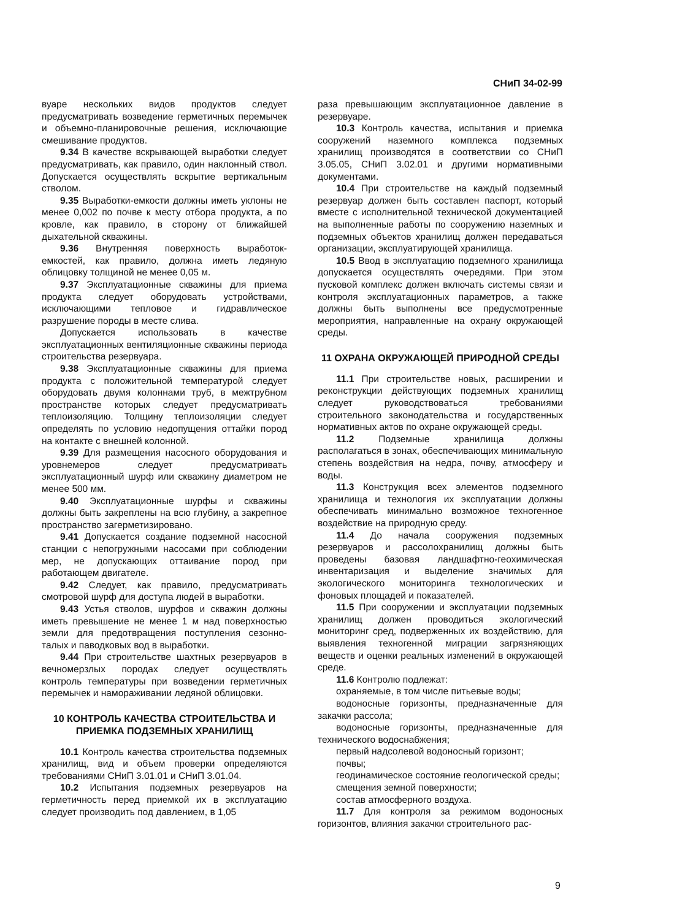СНиП 34-02-99
вуаре нескольких видов продуктов следует предусматривать возведение герметичных перемычек и объемно-планировочные решения, исключающие смешивание продуктов.
9.34 В качестве вскрывающей выработки следует предусматривать, как правило, один наклонный ствол. Допускается осуществлять вскрытие вертикальным стволом.
9.35 Выработки-емкости должны иметь уклоны не менее 0,002 по почве к месту отбора продукта, а по кровле, как правило, в сторону от ближайшей дыхательной скважины.
9.36 Внутренняя поверхность выработок-емкостей, как правило, должна иметь ледяную облицовку толщиной не менее 0,05 м.
9.37 Эксплуатационные скважины для приема продукта следует оборудовать устройствами, исключающими тепловое и гидравлическое разрушение породы в месте слива.
Допускается использовать в качестве эксплуатационных вентиляционные скважины периода строительства резервуара.
9.38 Эксплуатационные скважины для приема продукта с положительной температурой следует оборудовать двумя колоннами труб, в межтрубном пространстве которых следует предусматривать теплоизоляцию. Толщину теплоизоляции следует определять по условию недопущения оттайки пород на контакте с внешней колонной.
9.39 Для размещения насосного оборудования и уровнемеров следует предусматривать эксплуатационный шурф или скважину диаметром не менее 500 мм.
9.40 Эксплуатационные шурфы и скважины должны быть закреплены на всю глубину, а закрепное пространство загерметизировано.
9.41 Допускается создание подземной насосной станции с непогружными насосами при соблюдении мер, не допускающих оттаивание пород при работающем двигателе.
9.42 Следует, как правило, предусматривать смотровой шурф для доступа людей в выработки.
9.43 Устья стволов, шурфов и скважин должны иметь превышение не менее 1 м над поверхностью земли для предотвращения поступления сезонно-талых и паводковых вод в выработки.
9.44 При строительстве шахтных резервуаров в вечномерзлых породах следует осуществлять контроль температуры при возведении герметичных перемычек и намораживании ледяной облицовки.
10 КОНТРОЛЬ КАЧЕСТВА СТРОИТЕЛЬСТВА И ПРИЕМКА ПОДЗЕМНЫХ ХРАНИЛИЩ
10.1 Контроль качества строительства подземных хранилищ, вид и объем проверки определяются требованиями СНиП 3.01.01 и СНиП 3.01.04.
10.2 Испытания подземных резервуаров на герметичность перед приемкой их в эксплуатацию следует производить под давлением, в 1,05
раза превышающим эксплуатационное давление в резервуаре.
10.3 Контроль качества, испытания и приемка сооружений наземного комплекса подземных хранилищ производятся в соответствии со СНиП 3.05.05, СНиП 3.02.01 и другими нормативными документами.
10.4 При строительстве на каждый подземный резервуар должен быть составлен паспорт, который вместе с исполнительной технической документацией на выполненные работы по сооружению наземных и подземных объектов хранилищ должен передаваться организации, эксплуатирующей хранилища.
10.5 Ввод в эксплуатацию подземного хранилища допускается осуществлять очередями. При этом пусковой комплекс должен включать системы связи и контроля эксплуатационных параметров, а также должны быть выполнены все предусмотренные мероприятия, направленные на охрану окружающей среды.
11 ОХРАНА ОКРУЖАЮЩЕЙ ПРИРОДНОЙ СРЕДЫ
11.1 При строительстве новых, расширении и реконструкции действующих подземных хранилищ следует руководствоваться требованиями строительного законодательства и государственных нормативных актов по охране окружающей среды.
11.2 Подземные хранилища должны располагаться в зонах, обеспечивающих минимальную степень воздействия на недра, почву, атмосферу и воды.
11.3 Конструкция всех элементов подземного хранилища и технология их эксплуатации должны обеспечивать минимально возможное техногенное воздействие на природную среду.
11.4 До начала сооружения подземных резервуаров и рассолохранилищ должны быть проведены базовая ландшафтно-геохимическая инвентаризация и выделение значимых для экологического мониторинга технологических и фоновых площадей и показателей.
11.5 При сооружении и эксплуатации подземных хранилищ должен проводиться экологический мониторинг сред, подверженных их воздействию, для выявления техногенной миграции загрязняющих веществ и оценки реальных изменений в окружающей среде.
11.6 Контролю подлежат:
охраняемые, в том числе питьевые воды;
водоносные горизонты, предназначенные для закачки рассола;
водоносные горизонты, предназначенные для технического водоснабжения;
первый надсолевой водоносный горизонт;
почвы;
геодинамическое состояние геологической среды;
смещения земной поверхности;
состав атмосферного воздуха.
11.7 Для контроля за режимом водоносных горизонтов, влияния закачки строительного рас-
9